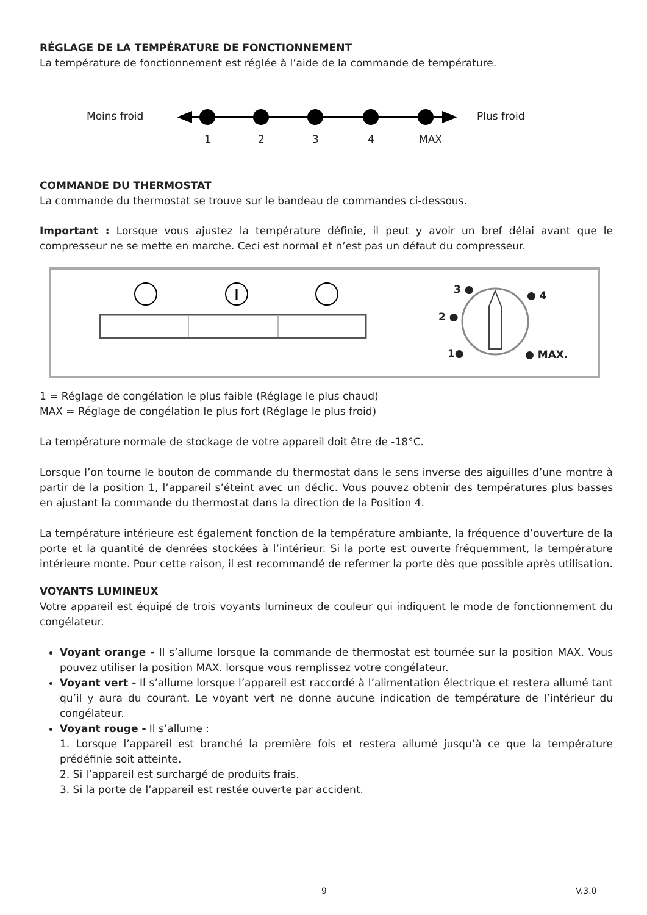RÉGLAGE DE LA TEMPÉRATURE DE FONCTIONNEMENT
La température de fonctionnement est réglée à l’aide de la commande de température.
Moins froid Plus froid
1 2 3 4 MAX
COMMANDE DU THERMOSTAT
La commande du thermostat se trouve sur le bandeau de commandes ci-dessous.
Important : Lorsque vous ajustez la température définie, il peut y avoir un bref délai avant que le compresseur ne se mette en marche. Ceci est normal et n’est pas un défaut du compresseur.
3 ● ● 4
2 ●
1● ● MAX.
1 = Réglage de congélation le plus faible (Réglage le plus chaud)
MAX = Réglage de congélation le plus fort (Réglage le plus froid)
La température normale de stockage de votre appareil doit être de -18°C.
Lorsque l’on tourne le bouton de commande du thermostat dans le sens inverse des aiguilles d’une montre à partir de la position 1, l’appareil s’éteint avec un déclic. Vous pouvez obtenir des températures plus basses en ajustant la commande du thermostat dans la direction de la Position 4.
La température intérieure est également fonction de la température ambiante, la fréquence d’ouverture de la porte et la quantité de denrées stockées à l’intérieur. Si la porte est ouverte fréquemment, la température intérieure monte. Pour cette raison, il est recommandé de refermer la porte dès que possible après utilisation.
VOYANTS LUMINEUX
Votre appareil est équipé de trois voyants lumineux de couleur qui indiquent le mode de fonctionnement du congélateur.
Voyant orange - Il s’allume lorsque la commande de thermostat est tournée sur la position MAX. Vous pouvez utiliser la position MAX. lorsque vous remplissez votre congélateur.
Voyant vert - Il s’allume lorsque l’appareil est raccordé à l’alimentation électrique et restera allumé tant qu’il y aura du courant. Le voyant vert ne donne aucune indication de température de l’intérieur du congélateur.
Voyant rouge - Il s’allume :
1. Lorsque l’appareil est branché la première fois et restera allumé jusqu’à ce que la température prédéfinie soit atteinte.
2. Si l’appareil est surchargé de produits frais.
3. Si la porte de l’appareil est restée ouverte par accident.
9 V.3.0